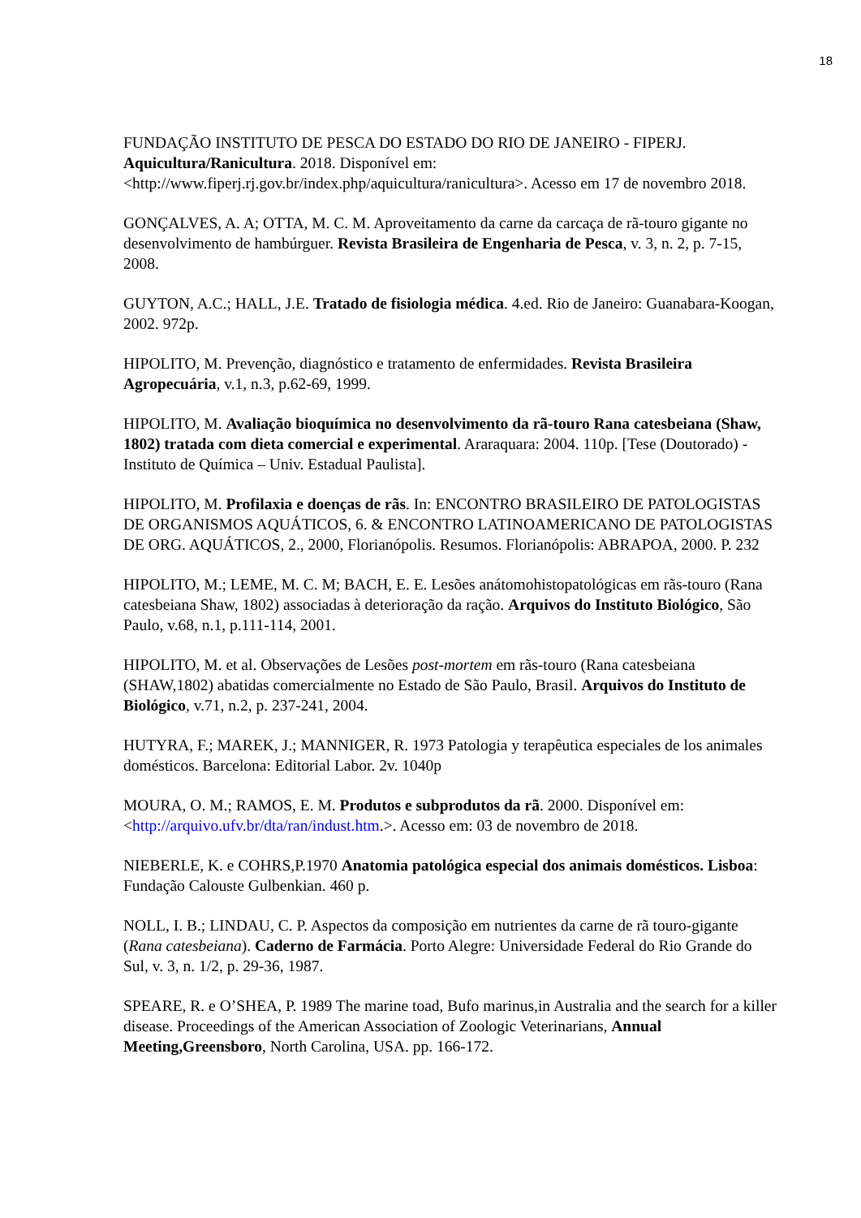18
FUNDAÇÃO INSTITUTO DE PESCA DO ESTADO DO RIO DE JANEIRO - FIPERJ. Aquicultura/Ranicultura. 2018. Disponível em: <http://www.fiperj.rj.gov.br/index.php/aquicultura/ranicultura>. Acesso em 17 de novembro 2018.
GONÇALVES, A. A; OTTA, M. C. M. Aproveitamento da carne da carcaça de rã-touro gigante no desenvolvimento de hambúrguer. Revista Brasileira de Engenharia de Pesca, v. 3, n. 2, p. 7-15, 2008.
GUYTON, A.C.; HALL, J.E. Tratado de fisiologia médica. 4.ed. Rio de Janeiro: Guanabara-Koogan, 2002. 972p.
HIPOLITO, M. Prevenção, diagnóstico e tratamento de enfermidades. Revista Brasileira Agropecuária, v.1, n.3, p.62-69, 1999.
HIPOLITO, M. Avaliação bioquímica no desenvolvimento da rã-touro Rana catesbeiana (Shaw, 1802) tratada com dieta comercial e experimental. Araraquara: 2004. 110p. [Tese (Doutorado) - Instituto de Química – Univ. Estadual Paulista].
HIPOLITO, M. Profilaxia e doenças de rãs. In: ENCONTRO BRASILEIRO DE PATOLOGISTAS DE ORGANISMOS AQUÁTICOS, 6. & ENCONTRO LATINOAMERICANO DE PATOLOGISTAS DE ORG. AQUÁTICOS, 2., 2000, Florianópolis. Resumos. Florianópolis: ABRAPOA, 2000. P. 232
HIPOLITO, M.; LEME, M. C. M; BACH, E. E. Lesões anátomohistopatológicas em rãs-touro (Rana catesbeiana Shaw, 1802) associadas à deterioração da ração. Arquivos do Instituto Biológico, São Paulo, v.68, n.1, p.111-114, 2001.
HIPOLITO, M. et al. Observações de Lesões post-mortem em rãs-touro (Rana catesbeiana (SHAW,1802) abatidas comercialmente no Estado de São Paulo, Brasil. Arquivos do Instituto de Biológico, v.71, n.2, p. 237-241, 2004.
HUTYRA, F.; MAREK, J.; MANNIGER, R. 1973 Patologia y terapêutica especiales de los animales domésticos. Barcelona: Editorial Labor. 2v. 1040p
MOURA, O. M.; RAMOS, E. M. Produtos e subprodutos da rã. 2000. Disponível em: <http://arquivo.ufv.br/dta/ran/indust.htm.>. Acesso em: 03 de novembro de 2018.
NIEBERLE, K. e COHRS,P.1970 Anatomia patológica especial dos animais domésticos. Lisboa: Fundação Calouste Gulbenkian. 460 p.
NOLL, I. B.; LINDAU, C. P. Aspectos da composição em nutrientes da carne de rã touro-gigante (Rana catesbeiana). Caderno de Farmácia. Porto Alegre: Universidade Federal do Rio Grande do Sul, v. 3, n. 1/2, p. 29-36, 1987.
SPEARE, R. e O’SHEA, P. 1989 The marine toad, Bufo marinus,in Australia and the search for a killer disease. Proceedings of the American Association of Zoologic Veterinarians, Annual Meeting,Greensboro, North Carolina, USA. pp. 166-172.